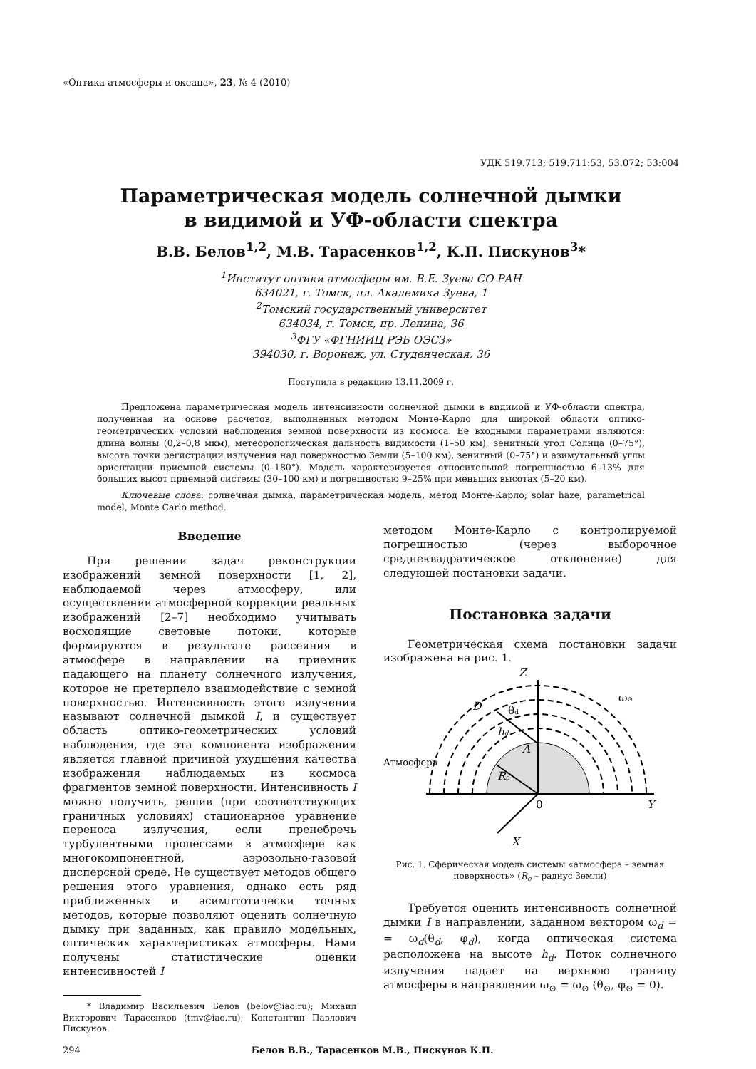«Оптика атмосферы и океана», 23, № 4 (2010)
УДК 519.713; 519.711:53, 53.072; 53:004
Параметрическая модель солнечной дымки
в видимой и УФ-области спектра
В.В. Белов<sup>1,2</sup>, М.В. Тарасенков<sup>1,2</sup>, К.П. Пискунов<sup>3</sup>*
<sup>1</sup> Институт оптики атмосферы им. В.Е. Зуева СО РАН
634021, г. Томск, пл. Академика Зуева, 1
<sup>2</sup> Томский государственный университет
634034, г. Томск, пр. Ленина, 36
<sup>3</sup> ФГУ «ФГНИИЦ РЭБ ОЭСЗ»
394030, г. Воронеж, ул. Студенческая, 36
Поступила в редакцию 13.11.2009 г.
Предложена параметрическая модель интенсивности солнечной дымки в видимой и УФ-области спектра, полученная на основе расчетов, выполненных методом Монте-Карло для широкой области оптико-геометрических условий наблюдения земной поверхности из космоса. Ее входными параметрами являются: длина волны (0,2–0,8 мкм), метеорологическая дальность видимости (1–50 км), зенитный угол Солнца (0–75°), высота точки регистрации излучения над поверхностью Земли (5–100 км), зенитный (0–75°) и азимутальный углы ориентации приемной системы (0–180°). Модель характеризуется относительной погрешностью 6–13% для больших высот приемной системы (30–100 км) и погрешностью 9–25% при меньших высотах (5–20 км).
Ключевые слова: солнечная дымка, параметрическая модель, метод Монте-Карло; solar haze, parametrical model, Monte Carlo method.
Введение
При решении задач реконструкции изображений земной поверхности [1, 2], наблюдаемой через атмосферу, или осуществлении атмосферной коррекции реальных изображений [2–7] необходимо учитывать восходящие световые потоки, которые формируются в результате рассеяния в атмосфере в направлении на приемник падающего на планету солнечного излучения, которое не претерпело взаимодействие с земной поверхностью. Интенсивность этого излучения называют солнечной дымкой I, и существует область оптико-геометрических условий наблюдения, где эта компонента изображения является главной причиной ухудшения качества изображения наблюдаемых из космоса фрагментов земной поверхности. Интенсивность I можно получить, решив (при соответствующих граничных условиях) стационарное уравнение переноса излучения, если пренебречь турбулентными процессами в атмосфере как многокомпонентной, аэрозольно-газовой дисперсной среде. Не существует методов общего решения этого уравнения, однако есть ряд приближенных и асимптотически точных методов, которые позволяют оценить солнечную дымку при заданных, как правило модельных, оптических характеристиках атмосферы. Нами получены статистические оценки интенсивностей I
* Владимир Васильевич Белов (belov@iao.ru); Михаил Викторович Тарасенков (tmv@iao.ru); Константин Павлович Пискунов.
методом Монте-Карло с контролируемой погрешностью (через выборочное среднеквадратическое отклонение) для следующей постановки задачи.
Постановка задачи
Геометрическая схема постановки задачи изображена на рис. 1.
Z
D
Y
X
0
A
Re
hd
θd
ω⊙
Атмосфера
Рис. 1. Сферическая модель системы «атмосфера – земная поверхность» (R<sub>e</sub> – радиус Земли)
Требуется оценить интенсивность солнечной дымки I в направлении, заданном вектором ω<sub>d</sub> = = ω<sub>d</sub>(θ<sub>d</sub>, φ<sub>d</sub>), когда оптическая система расположена на высоте h<sub>d</sub>. Поток солнечного излучения падает на верхнюю границу атмосферы в направлении ω<sub>⊙</sub> = ω<sub>⊙</sub> (θ<sub>⊙</sub>, φ<sub>⊙</sub> = 0).
294 Белов В.В., Тарасенков М.В., Пискунов К.П.